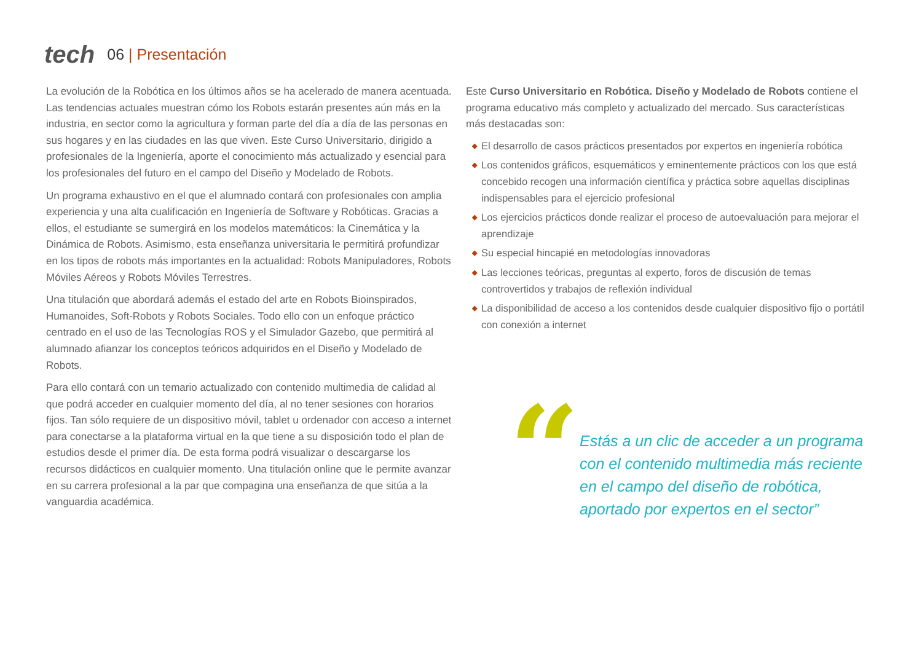tech
06 | Presentación
La evolución de la Robótica en los últimos años se ha acelerado de manera acentuada. Las tendencias actuales muestran cómo los Robots estarán presentes aún más en la industria, en sector como la agricultura y forman parte del día a día de las personas en sus hogares y en las ciudades en las que viven. Este Curso Universitario, dirigido a profesionales de la Ingeniería, aporte el conocimiento más actualizado y esencial para los profesionales del futuro en el campo del Diseño y Modelado de Robots.
Un programa exhaustivo en el que el alumnado contará con profesionales con amplia experiencia y una alta cualificación en Ingeniería de Software y Robóticas. Gracias a ellos, el estudiante se sumergirá en los modelos matemáticos: la Cinemática y la Dinámica de Robots. Asimismo, esta enseñanza universitaria le permitirá profundizar en los tipos de robots más importantes en la actualidad: Robots Manipuladores, Robots Móviles Aéreos y Robots Móviles Terrestres.
Una titulación que abordará además el estado del arte en Robots Bioinspirados, Humanoides, Soft-Robots y Robots Sociales. Todo ello con un enfoque práctico centrado en el uso de las Tecnologías ROS y el Simulador Gazebo, que permitirá al alumnado afianzar los conceptos teóricos adquiridos en el Diseño y Modelado de Robots.
Para ello contará con un temario actualizado con contenido multimedia de calidad al que podrá acceder en cualquier momento del día, al no tener sesiones con horarios fijos. Tan sólo requiere de un dispositivo móvil, tablet u ordenador con acceso a internet para conectarse a la plataforma virtual en la que tiene a su disposición todo el plan de estudios desde el primer día. De esta forma podrá visualizar o descargarse los recursos didácticos en cualquier momento. Una titulación online que le permite avanzar en su carrera profesional a la par que compagina una enseñanza de que sitúa a la vanguardia académica.
Este Curso Universitario en Robótica. Diseño y Modelado de Robots contiene el programa educativo más completo y actualizado del mercado. Sus características más destacadas son:
◆ El desarrollo de casos prácticos presentados por expertos en ingeniería robótica
◆ Los contenidos gráficos, esquemáticos y eminentemente prácticos con los que está concebido recogen una información científica y práctica sobre aquellas disciplinas indispensables para el ejercicio profesional
◆ Los ejercicios prácticos donde realizar el proceso de autoevaluación para mejorar el aprendizaje
◆ Su especial hincapié en metodologías innovadoras
◆ Las lecciones teóricas, preguntas al experto, foros de discusión de temas controvertidos y trabajos de reflexión individual
◆ La disponibilidad de acceso a los contenidos desde cualquier dispositivo fijo o portátil con conexión a internet
“
Estás a un clic de acceder a un programa con el contenido multimedia más reciente en el campo del diseño de robótica, aportado por expertos en el sector”